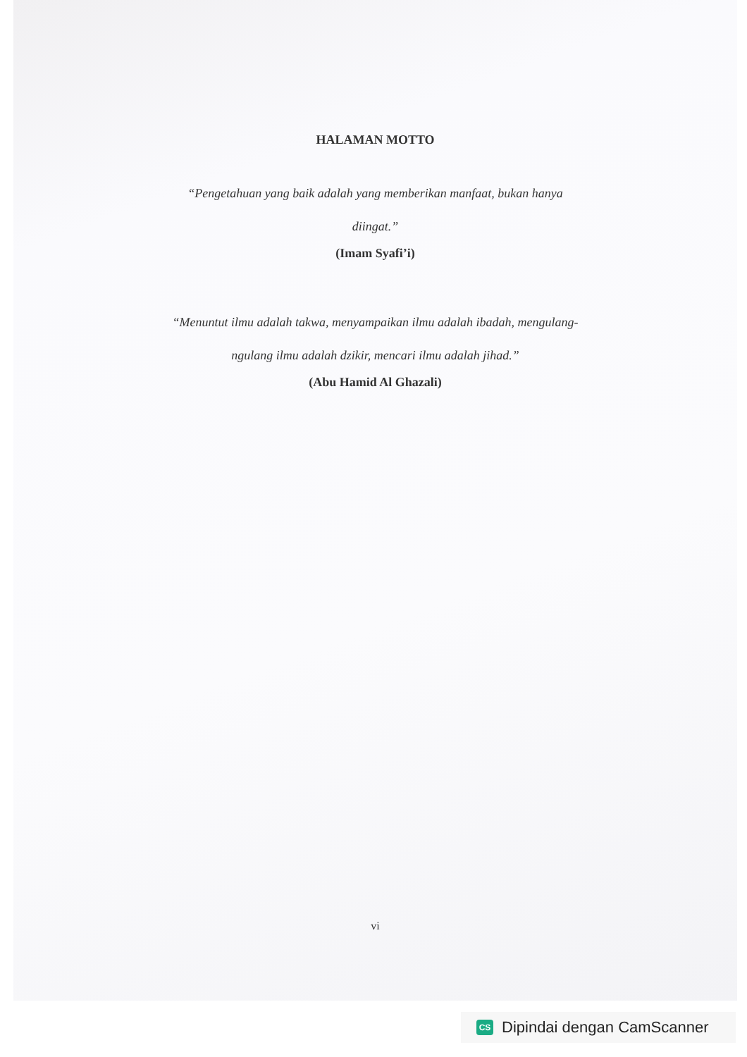HALAMAN MOTTO
“Pengetahuan yang baik adalah yang memberikan manfaat, bukan hanya
diingat.”
(Imam Syafi’i)
“Menuntut ilmu adalah takwa, menyampaikan ilmu adalah ibadah, mengulang-
ngulang ilmu adalah dzikir, mencari ilmu adalah jihad.”
(Abu Hamid Al Ghazali)
vi
CS Dipindai dengan CamScanner